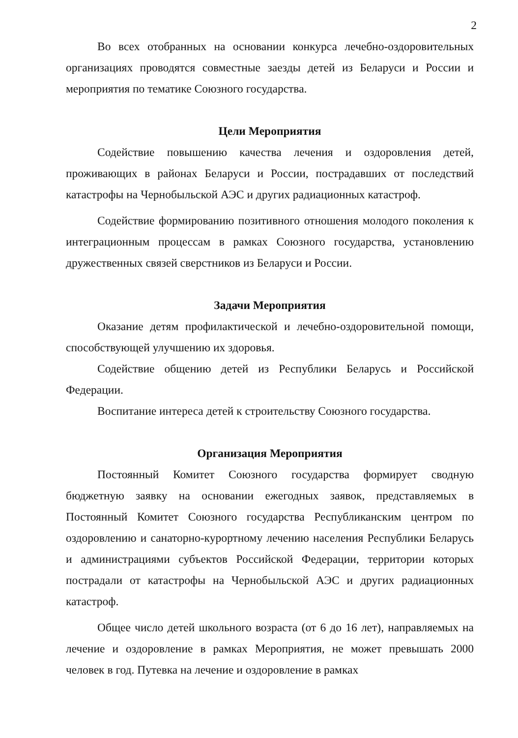2
Во всех отобранных на основании конкурса лечебно-оздоровительных организациях проводятся совместные заезды детей из Беларуси и России и мероприятия по тематике Союзного государства.
Цели Мероприятия
Содействие повышению качества лечения и оздоровления детей, проживающих в районах Беларуси и России, пострадавших от последствий катастрофы на Чернобыльской АЭС и других радиационных катастроф.
Содействие формированию позитивного отношения молодого поколения к интеграционным процессам в рамках Союзного государства, установлению дружественных связей сверстников из Беларуси и России.
Задачи Мероприятия
Оказание детям профилактической и лечебно-оздоровительной помощи, способствующей улучшению их здоровья.
Содействие общению детей из Республики Беларусь и Российской Федерации.
Воспитание интереса детей к строительству Союзного государства.
Организация Мероприятия
Постоянный Комитет Союзного государства формирует сводную бюджетную заявку на основании ежегодных заявок, представляемых в Постоянный Комитет Союзного государства Республиканским центром по оздоровлению и санаторно-курортному лечению населения Республики Беларусь и администрациями субъектов Российской Федерации, территории которых пострадали от катастрофы на Чернобыльской АЭС и других радиационных катастроф.
Общее число детей школьного возраста (от 6 до 16 лет), направляемых на лечение и оздоровление в рамках Мероприятия, не может превышать 2000 человек в год. Путевка на лечение и оздоровление в рамках